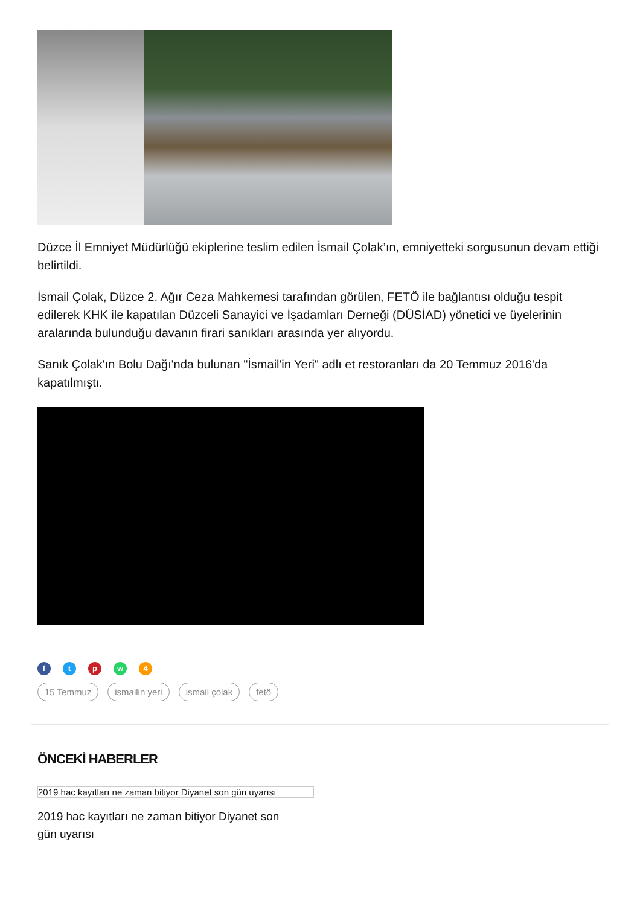Düzce İl Emniyet Müdürlüğü ekiplerine teslim edilen İsmail Çolak’ın, emniyetteki sorgusunun devam ettiği belirtildi.
İsmail Çolak, Düzce 2. Ağır Ceza Mahkemesi tarafından görülen, FETÖ ile bağlantısı olduğu tespit edilerek KHK ile kapatılan Düzceli Sanayici ve İşadamları Derneği (DÜSİAD) yönetici ve üyelerinin aralarında bulunduğu davanın firari sanıkları arasında yer alıyordu.
Sanık Çolak'ın Bolu Dağı'nda bulunan "İsmail'in Yeri" adlı et restoranları da 20 Temmuz 2016'da kapatılmıştı.
ftpw 4
15 Temmuz ismailin yeri ismail çolak fetö
ÖNCEKİ HABERLER
2019 hac kayıtları ne zaman bitiyor Diyanet son gün uyarısı
2019 hac kayıtları ne zaman bitiyor Diyanet son gün uyarısı